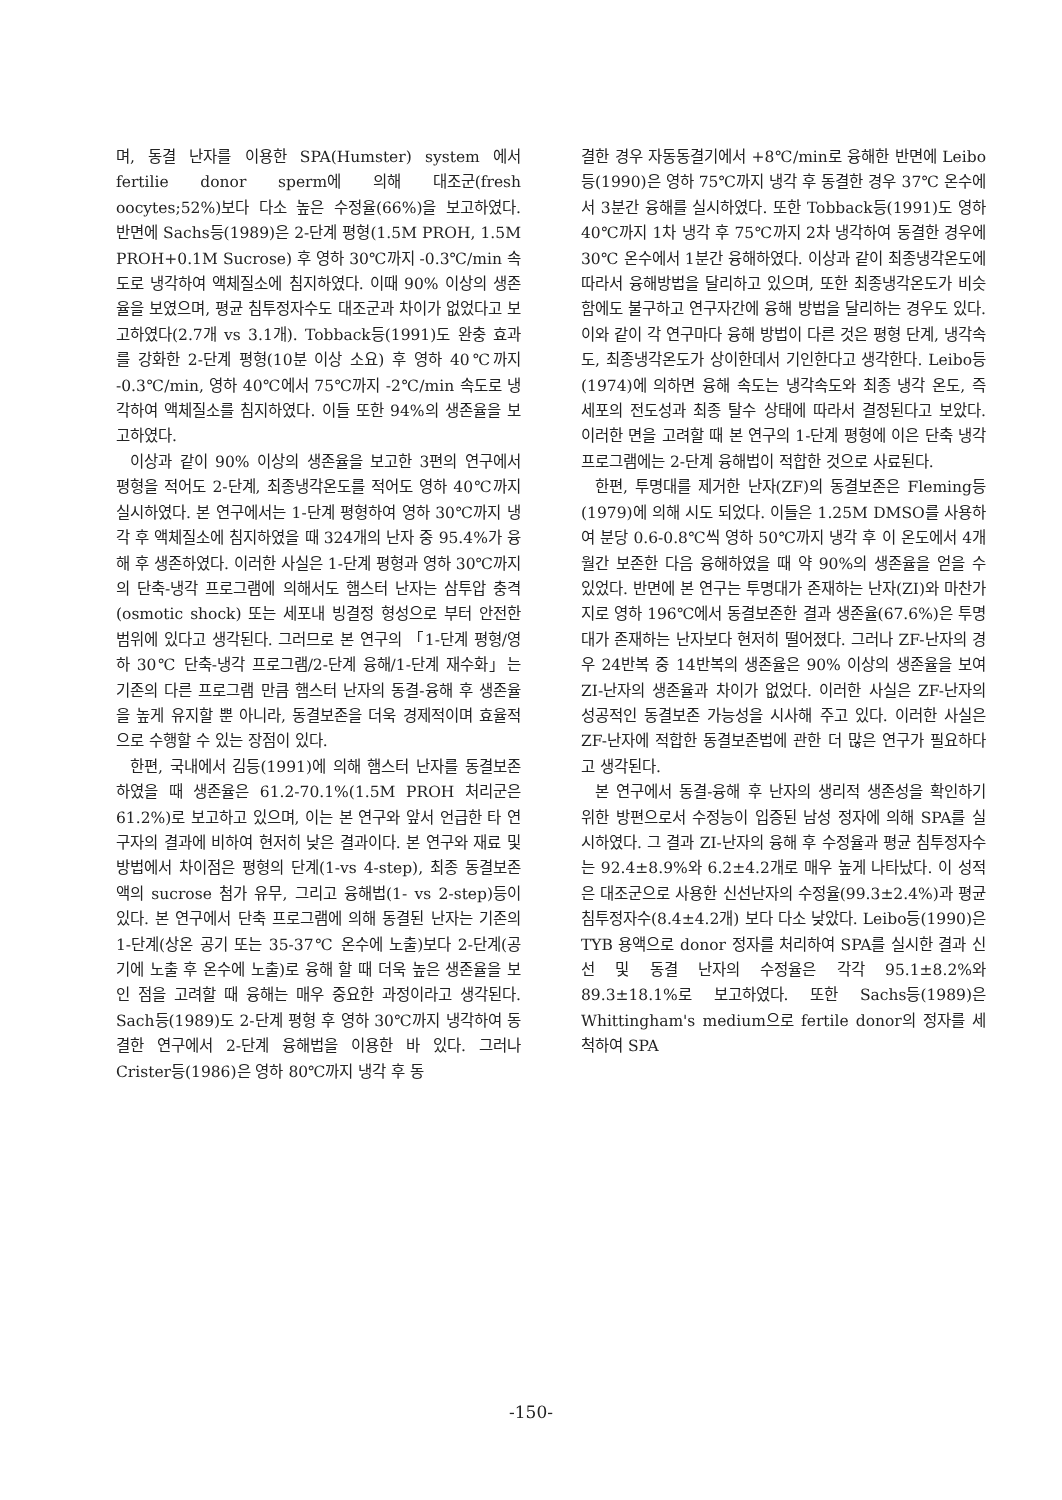며, 동결 난자를 이용한 SPA(Humster) system 에서 fertilie donor sperm에 의해 대조군(fresh oocytes;52%)보다 다소 높은 수정율(66%)을 보고하였다. 반면에 Sachs등(1989)은 2-단계 평형(1.5M PROH, 1.5M PROH+0.1M Sucrose) 후 영하 30℃까지 -0.3℃/min 속도로 냉각하여 액체질소에 침지하였다. 이때 90% 이상의 생존율을 보였으며, 평균 침투정자수도 대조군과 차이가 없었다고 보고하였다(2.7개 vs 3.1개). Tobback등(1991)도 완충 효과를 강화한 2-단계 평형(10분 이상 소요) 후 영하 40℃까지 -0.3℃/min, 영하 40℃에서 75℃까지 -2℃/min 속도로 냉각하여 액체질소를 침지하였다. 이들 또한 94%의 생존율을 보고하였다.
이상과 같이 90% 이상의 생존율을 보고한 3편의 연구에서 평형을 적어도 2-단계, 최종냉각온도를 적어도 영하 40℃까지 실시하였다. 본 연구에서는 1-단계 평형하여 영하 30℃까지 냉각 후 액체질소에 침지하였을 때 324개의 난자 중 95.4%가 융해 후 생존하였다. 이러한 사실은 1-단계 평형과 영하 30℃까지의 단축-냉각 프로그램에 의해서도 햄스터 난자는 삼투압 충격(osmotic shock) 또는 세포내 빙결정 형성으로 부터 안전한 범위에 있다고 생각된다. 그러므로 본 연구의 「1-단계 평형/영하 30℃ 단축-냉각 프로그램/2-단계 융해/1-단계 재수화」는 기존의 다른 프로그램 만큼 햄스터 난자의 동결-융해 후 생존율을 높게 유지할 뿐 아니라, 동결보존을 더욱 경제적이며 효율적으로 수행할 수 있는 장점이 있다.
한편, 국내에서 김등(1991)에 의해 햄스터 난자를 동결보존 하였을 때 생존율은 61.2-70.1%(1.5M PROH 처리군은 61.2%)로 보고하고 있으며, 이는 본 연구와 앞서 언급한 타 연구자의 결과에 비하여 현저히 낮은 결과이다. 본 연구와 재료 및 방법에서 차이점은 평형의 단계(1-vs 4-step), 최종 동결보존액의 sucrose 첨가 유무, 그리고 융해법(1- vs 2-step)등이 있다. 본 연구에서 단축 프로그램에 의해 동결된 난자는 기존의 1-단계(상온 공기 또는 35-37℃ 온수에 노출)보다 2-단계(공기에 노출 후 온수에 노출)로 융해 할 때 더욱 높은 생존율을 보인 점을 고려할 때 융해는 매우 중요한 과정이라고 생각된다. Sach등(1989)도 2-단계 평형 후 영하 30℃까지 냉각하여 동결한 연구에서 2-단계 융해법을 이용한 바 있다. 그러나 Crister등(1986)은 영하 80℃까지 냉각 후 동
결한 경우 자동동결기에서 +8℃/min로 융해한 반면에 Leibo등(1990)은 영하 75℃까지 냉각 후 동결한 경우 37℃ 온수에서 3분간 융해를 실시하였다. 또한 Tobback등(1991)도 영하 40℃까지 1차 냉각 후 75℃까지 2차 냉각하여 동결한 경우에 30℃ 온수에서 1분간 융해하였다. 이상과 같이 최종냉각온도에 따라서 융해방법을 달리하고 있으며, 또한 최종냉각온도가 비슷함에도 불구하고 연구자간에 융해 방법을 달리하는 경우도 있다. 이와 같이 각 연구마다 융해 방법이 다른 것은 평형 단계, 냉각속도, 최종냉각온도가 상이한데서 기인한다고 생각한다. Leibo등(1974)에 의하면 융해 속도는 냉각속도와 최종 냉각 온도, 즉 세포의 전도성과 최종 탈수 상태에 따라서 결정된다고 보았다. 이러한 면을 고려할 때 본 연구의 1-단계 평형에 이은 단축 냉각 프로그램에는 2-단계 융해법이 적합한 것으로 사료된다.
한편, 투명대를 제거한 난자(ZF)의 동결보존은 Fleming등(1979)에 의해 시도 되었다. 이들은 1.25M DMSO를 사용하여 분당 0.6-0.8℃씩 영하 50℃까지 냉각 후 이 온도에서 4개월간 보존한 다음 융해하였을 때 약 90%의 생존율을 얻을 수 있었다. 반면에 본 연구는 투명대가 존재하는 난자(ZI)와 마찬가지로 영하 196℃에서 동결보존한 결과 생존율(67.6%)은 투명대가 존재하는 난자보다 현저히 떨어졌다. 그러나 ZF-난자의 경우 24반복 중 14반복의 생존율은 90% 이상의 생존율을 보여 ZI-난자의 생존율과 차이가 없었다. 이러한 사실은 ZF-난자의 성공적인 동결보존 가능성을 시사해 주고 있다. 이러한 사실은 ZF-난자에 적합한 동결보존법에 관한 더 많은 연구가 필요하다고 생각된다.
본 연구에서 동결-융해 후 난자의 생리적 생존성을 확인하기 위한 방편으로서 수정능이 입증된 남성 정자에 의해 SPA를 실시하였다. 그 결과 ZI-난자의 융해 후 수정율과 평균 침투정자수는 92.4±8.9%와 6.2±4.2개로 매우 높게 나타났다. 이 성적은 대조군으로 사용한 신선난자의 수정율(99.3±2.4%)과 평균 침투정자수(8.4±4.2개) 보다 다소 낮았다. Leibo등(1990)은 TYB 용액으로 donor 정자를 처리하여 SPA를 실시한 결과 신선 및 동결 난자의 수정율은 각각 95.1±8.2%와 89.3±18.1%로 보고하였다. 또한 Sachs등(1989)은 Whittingham's medium으로 fertile donor의 정자를 세척하여 SPA
-150-